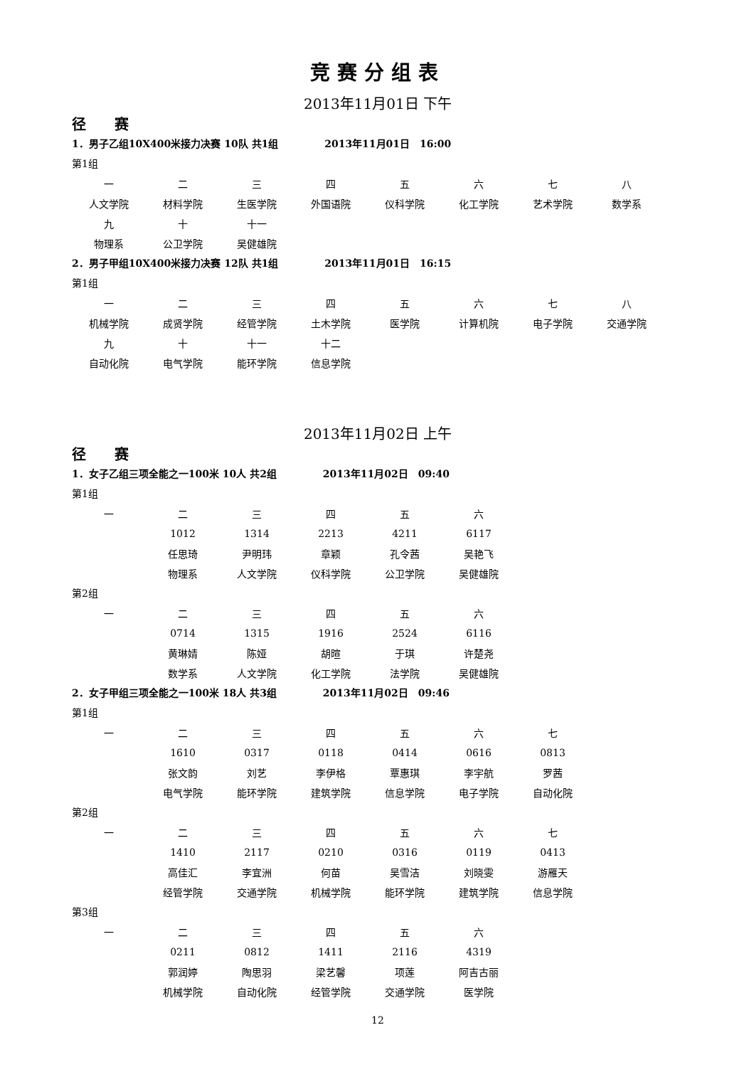竞赛分组表
2013年11月01日 下午
径　　赛
1．男子乙组10X400米接力决赛 10队 共1组 2013年11月01日　16:00
第1组
| 一 | 二 | 三 | 四 | 五 | 六 | 七 | 八 |
| 人文学院 | 材料学院 | 生医学院 | 外国语院 | 仪科学院 | 化工学院 | 艺术学院 | 数学系 |
| 九 | 十 | 十一 | | | | | |
| 物理系 | 公卫学院 | 吴健雄院 | | | | | |
2．男子甲组10X400米接力决赛 12队 共1组 2013年11月01日　16:15
第1组
| 一 | 二 | 三 | 四 | 五 | 六 | 七 | 八 |
| 机械学院 | 成贤学院 | 经管学院 | 土木学院 | 医学院 | 计算机院 | 电子学院 | 交通学院 |
| 九 | 十 | 十一 | 十二 | | | | |
| 自动化院 | 电气学院 | 能环学院 | 信息学院 | | | | |
2013年11月02日 上午
径　　赛
1．女子乙组三项全能之一100米 10人 共2组 2013年11月02日　09:40
第1组
| 一 | 二 | 三 | 四 | 五 | 六 |
| | 1012 | 1314 | 2213 | 4211 | 6117 |
| | 任思琦 | 尹明玮 | 章颖 | 孔令茜 | 吴艳飞 |
| | 物理系 | 人文学院 | 仪科学院 | 公卫学院 | 吴健雄院 |
第2组
| 一 | 二 | 三 | 四 | 五 | 六 |
| | 0714 | 1315 | 1916 | 2524 | 6116 |
| | 黄琳婧 | 陈娅 | 胡暄 | 于琪 | 许楚尧 |
| | 数学系 | 人文学院 | 化工学院 | 法学院 | 吴健雄院 |
2．女子甲组三项全能之一100米 18人 共3组 2013年11月02日　09:46
第1组
| 一 | 二 | 三 | 四 | 五 | 六 | 七 |
| | 1610 | 0317 | 0118 | 0414 | 0616 | 0813 |
| | 张文韵 | 刘艺 | 李伊格 | 覃惠琪 | 李宇航 | 罗茜 |
| | 电气学院 | 能环学院 | 建筑学院 | 信息学院 | 电子学院 | 自动化院 |
第2组
| 一 | 二 | 三 | 四 | 五 | 六 | 七 |
| | 1410 | 2117 | 0210 | 0316 | 0119 | 0413 |
| | 高佳汇 | 李宜洲 | 何苗 | 吴雪洁 | 刘晓雯 | 游雁天 |
| | 经管学院 | 交通学院 | 机械学院 | 能环学院 | 建筑学院 | 信息学院 |
第3组
| 一 | 二 | 三 | 四 | 五 | 六 |
| | 0211 | 0812 | 1411 | 2116 | 4319 |
| | 郭润婷 | 陶思羽 | 梁艺馨 | 项莲 | 阿吉古丽 |
| | 机械学院 | 自动化院 | 经管学院 | 交通学院 | 医学院 |
12